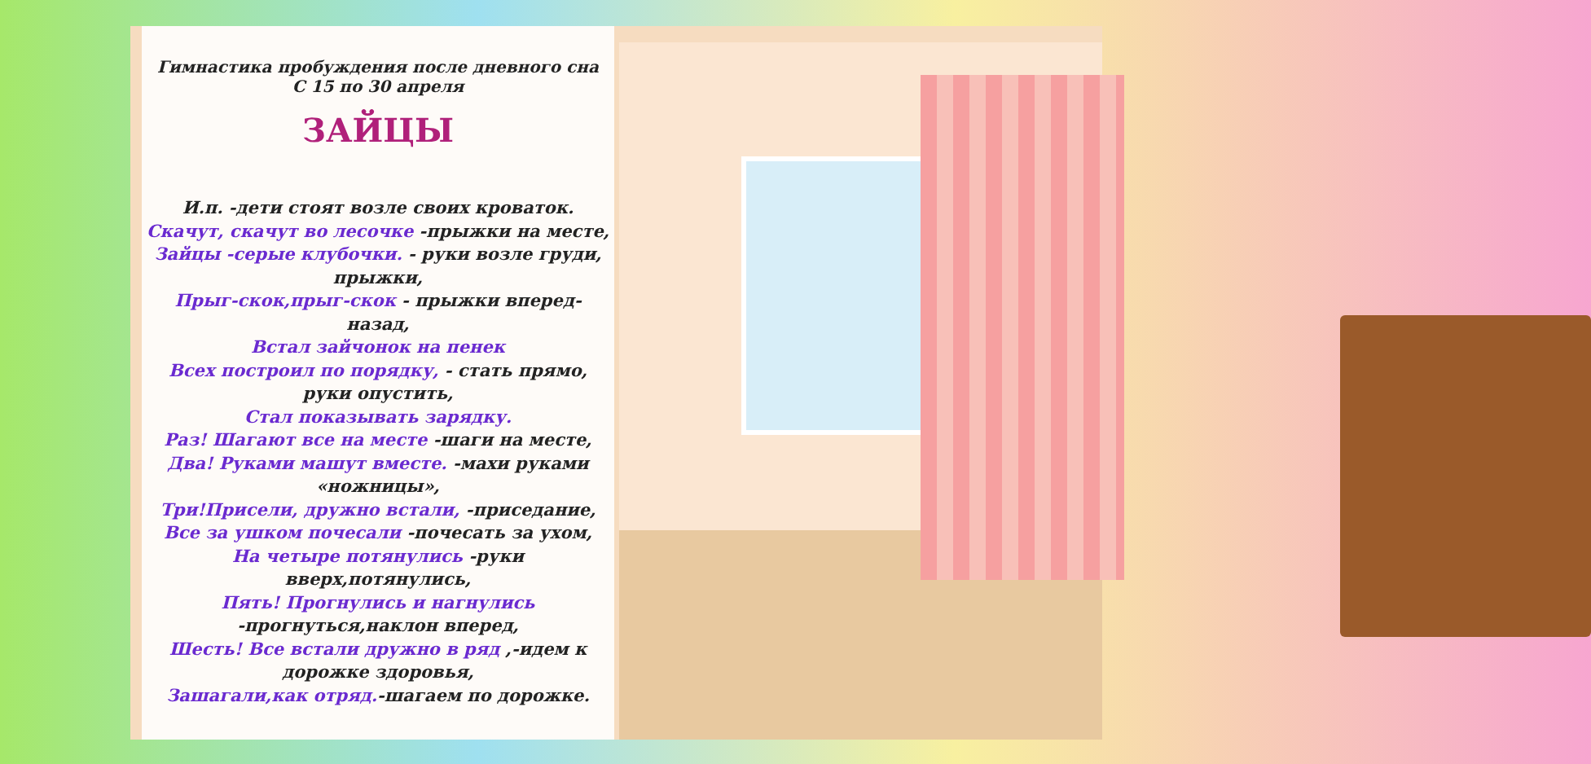Гимнастика пробуждения после дневного сна
С 15 по 30 апреля
ЗАЙЦЫ
И.п. -дети стоят возле своих кроваток.
Скачут, скачут во лесочке -прыжки на месте,
Зайцы -серые клубочки. - руки возле груди, прыжки,
Прыг-скок,прыг-скок - прыжки вперед-назад,
Встал зайчонок на пенек
Всех построил по порядку, - стать прямо, руки опустить,
Стал показывать зарядку.
Раз! Шагают все на месте -шаги на месте,
Два! Руками машут вместе. -махи руками «ножницы»,
Три!Присели, дружно встали, -приседание,
Все за ушком почесали -почесать за ухом,
На четыре потянулись -руки вверх,потянулись,
Пять! Прогнулись и нагнулись -прогнуться,наклон вперед,
Шесть! Все встали дружно в ряд ,-идем к дорожке здоровья,
Зашагали,как отряд.-шагаем по дорожке.